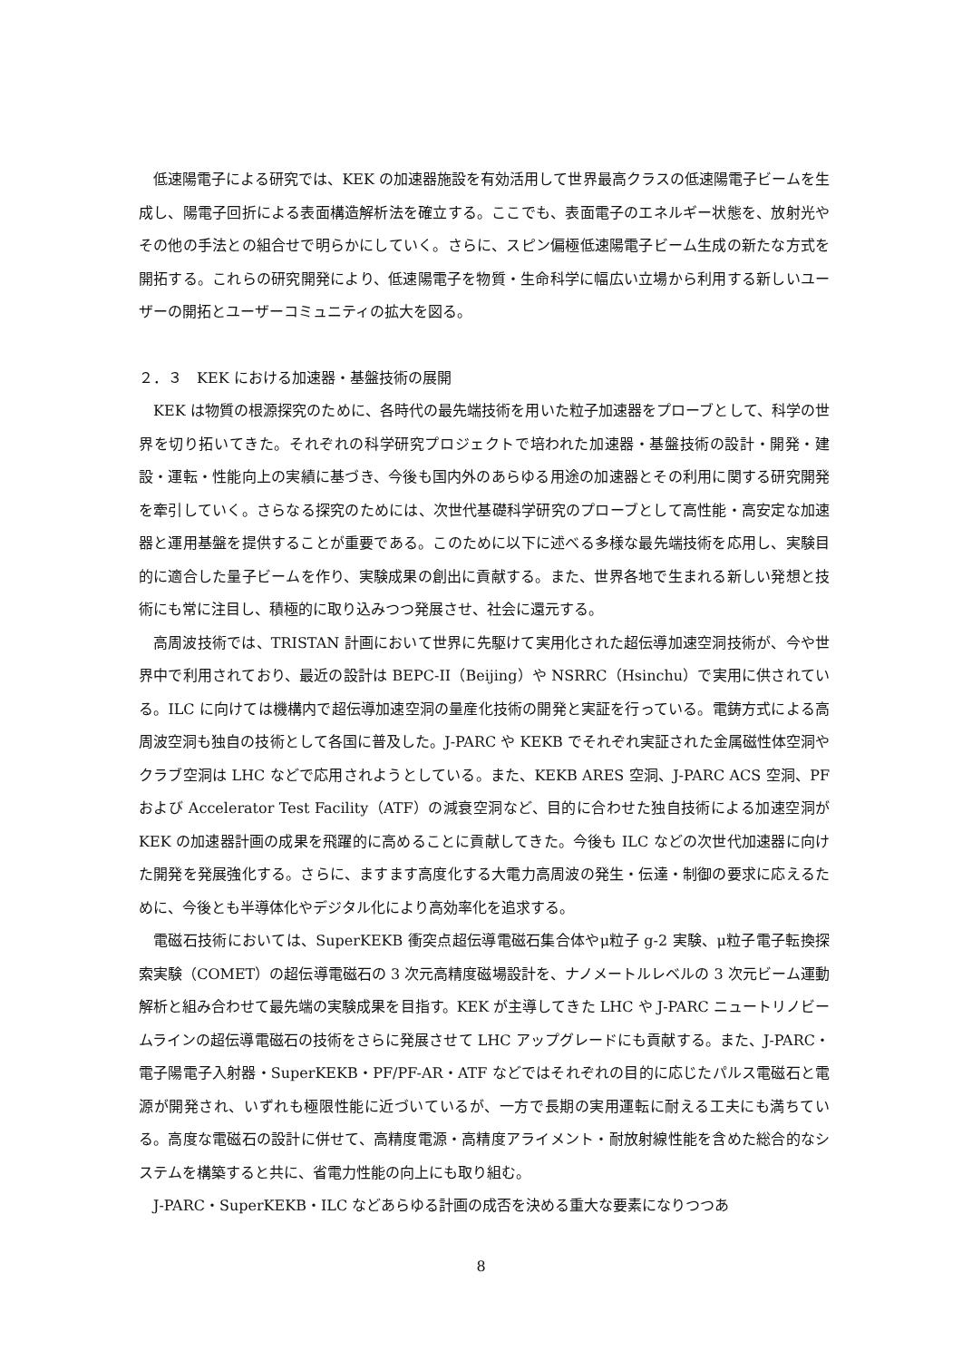低速陽電子による研究では、KEK の加速器施設を有効活用して世界最高クラスの低速陽電子ビームを生成し、陽電子回折による表面構造解析法を確立する。ここでも、表面電子のエネルギー状態を、放射光やその他の手法との組合せで明らかにしていく。さらに、スピン偏極低速陽電子ビーム生成の新たな方式を開拓する。これらの研究開発により、低速陽電子を物質・生命科学に幅広い立場から利用する新しいユーザーの開拓とユーザーコミュニティの拡大を図る。
２．３　KEK における加速器・基盤技術の展開
KEK は物質の根源探究のために、各時代の最先端技術を用いた粒子加速器をプローブとして、科学の世界を切り拓いてきた。それぞれの科学研究プロジェクトで培われた加速器・基盤技術の設計・開発・建設・運転・性能向上の実績に基づき、今後も国内外のあらゆる用途の加速器とその利用に関する研究開発を牽引していく。さらなる探究のためには、次世代基礎科学研究のプローブとして高性能・高安定な加速器と運用基盤を提供することが重要である。このために以下に述べる多様な最先端技術を応用し、実験目的に適合した量子ビームを作り、実験成果の創出に貢献する。また、世界各地で生まれる新しい発想と技術にも常に注目し、積極的に取り込みつつ発展させ、社会に還元する。
高周波技術では、TRISTAN 計画において世界に先駆けて実用化された超伝導加速空洞技術が、今や世界中で利用されており、最近の設計は BEPC-II（Beijing）や NSRRC（Hsinchu）で実用に供されている。ILC に向けては機構内で超伝導加速空洞の量産化技術の開発と実証を行っている。電鋳方式による高周波空洞も独自の技術として各国に普及した。J-PARC や KEKB でそれぞれ実証された金属磁性体空洞やクラブ空洞は LHC などで応用されようとしている。また、KEKB ARES 空洞、J-PARC ACS 空洞、PF および Accelerator Test Facility（ATF）の減衰空洞など、目的に合わせた独自技術による加速空洞が KEK の加速器計画の成果を飛躍的に高めることに貢献してきた。今後も ILC などの次世代加速器に向けた開発を発展強化する。さらに、ますます高度化する大電力高周波の発生・伝達・制御の要求に応えるために、今後とも半導体化やデジタル化により高効率化を追求する。
電磁石技術においては、SuperKEKB 衝突点超伝導電磁石集合体やμ粒子 g-2 実験、μ粒子電子転換探索実験（COMET）の超伝導電磁石の 3 次元高精度磁場設計を、ナノメートルレベルの 3 次元ビーム運動解析と組み合わせて最先端の実験成果を目指す。KEK が主導してきた LHC や J-PARC ニュートリノビームラインの超伝導電磁石の技術をさらに発展させて LHC アップグレードにも貢献する。また、J-PARC・電子陽電子入射器・SuperKEKB・PF/PF-AR・ATF などではそれぞれの目的に応じたパルス電磁石と電源が開発され、いずれも極限性能に近づいているが、一方で長期の実用運転に耐える工夫にも満ちている。高度な電磁石の設計に併せて、高精度電源・高精度アライメント・耐放射線性能を含めた総合的なシステムを構築すると共に、省電力性能の向上にも取り組む。
J-PARC・SuperKEKB・ILC などあらゆる計画の成否を決める重大な要素になりつつあ
8